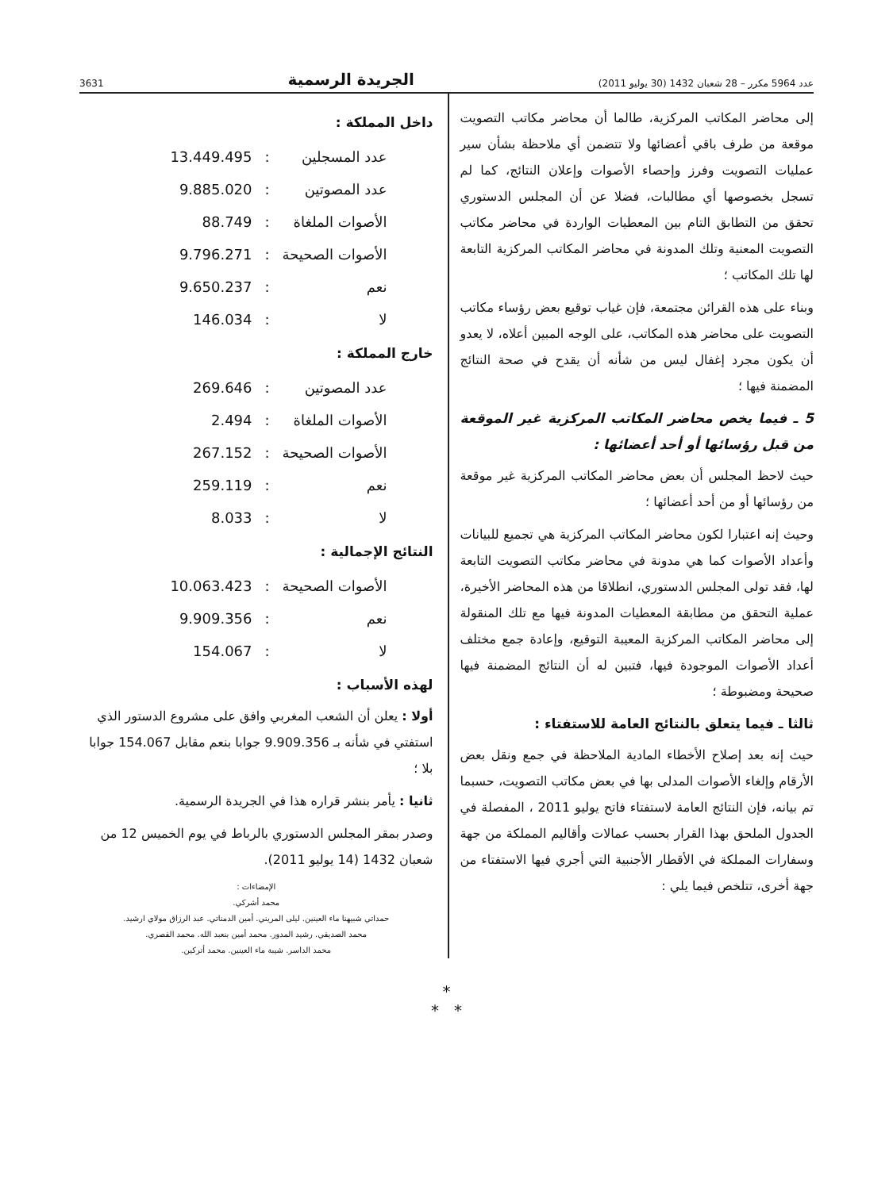عدد 5964 مكرر – 28 شعبان 1432 (30 يوليو 2011) الجريدة الرسمية 3631
إلى محاضر المكاتب المركزية، طالما أن محاضر مكاتب التصويت موقعة من طرف باقي أعضائها ولا تتضمن أي ملاحظة بشأن سير عمليات التصويت وفرز وإحصاء الأصوات وإعلان النتائج، كما لم تسجل بخصوصها أي مطالبات، فضلا عن أن المجلس الدستوري تحقق من التطابق التام بين المعطيات الواردة في محاضر مكاتب التصويت المعنية وتلك المدونة في محاضر المكاتب المركزية التابعة لها تلك المكاتب ؛
وبناء على هذه القرائن مجتمعة، فإن غياب توقيع بعض رؤساء مكاتب التصويت على محاضر هذه المكاتب، على الوجه المبين أعلاه، لا يعدو أن يكون مجرد إغفال ليس من شأنه أن يقدح في صحة النتائج المضمنة فيها ؛
5 ـ فيما يخص محاضر المكاتب المركزية غير الموقعة من قبل رؤسائها أو أحد أعضائها :
حيث لاحظ المجلس أن بعض محاضر المكاتب المركزية غير موقعة من رؤسائها أو من أحد أعضائها ؛
وحيث إنه اعتبارا لكون محاضر المكاتب المركزية هي تجميع للبيانات وأعداد الأصوات كما هي مدونة في محاضر مكاتب التصويت التابعة لها، فقد تولى المجلس الدستوري، انطلاقا من هذه المحاضر الأخيرة، عملية التحقق من مطابقة المعطيات المدونة فيها مع تلك المنقولة إلى محاضر المكاتب المركزية المعيبة التوقيع، وإعادة جمع مختلف أعداد الأصوات الموجودة فيها، فتبين له أن النتائج المضمنة فيها صحيحة ومضبوطة ؛
ثالثا ـ فيما يتعلق بالنتائج العامة للاستفتاء :
حيث إنه بعد إصلاح الأخطاء المادية الملاحظة في جمع ونقل بعض الأرقام وإلغاء الأصوات المدلى بها في بعض مكاتب التصويت، حسبما تم بيانه، فإن النتائج العامة لاستفتاء فاتح يوليو 2011 ، المفصلة في الجدول الملحق بهذا القرار بحسب عمالات وأقاليم المملكة من جهة وسفارات المملكة في الأقطار الأجنبية التي أجري فيها الاستفتاء من جهة أخرى، تتلخص فيما يلي :
داخل المملكة :
| عدد المسجلين | : | 13.449.495 |
| عدد المصوتين | : | 9.885.020 |
| الأصوات الملغاة | : | 88.749 |
| الأصوات الصحيحة | : | 9.796.271 |
| نعم | : | 9.650.237 |
| لا | : | 146.034 |
خارج المملكة :
| عدد المصوتين | : | 269.646 |
| الأصوات الملغاة | : | 2.494 |
| الأصوات الصحيحة | : | 267.152 |
| نعم | : | 259.119 |
| لا | : | 8.033 |
النتائج الإجمالية :
| الأصوات الصحيحة | : | 10.063.423 |
| نعم | : | 9.909.356 |
| لا | : | 154.067 |
لهذه الأسباب :
أولا : يعلن أن الشعب المغربي وافق على مشروع الدستور الذي استفتي في شأنه بـ 9.909.356 جوابا بنعم مقابل 154.067 جوابا بلا ؛
ثانيا : يأمر بنشر قراره هذا في الجريدة الرسمية.
وصدر بمقر المجلس الدستوري بالرباط في يوم الخميس 12 من شعبان 1432 (14 يوليو 2011).
الإمضاءات :
محمد أشركي.
حمداتي شبيهنا ماء العينين. ليلى المريني. أمين الدمناتي. عبد الرزاق مولاي ارشيد.
محمد الصديقي. رشيد المدور. محمد أمين بنعبد الله. محمد القصري.
محمد الداسر. شيبة ماء العينين. محمد أتركين.
*
* *